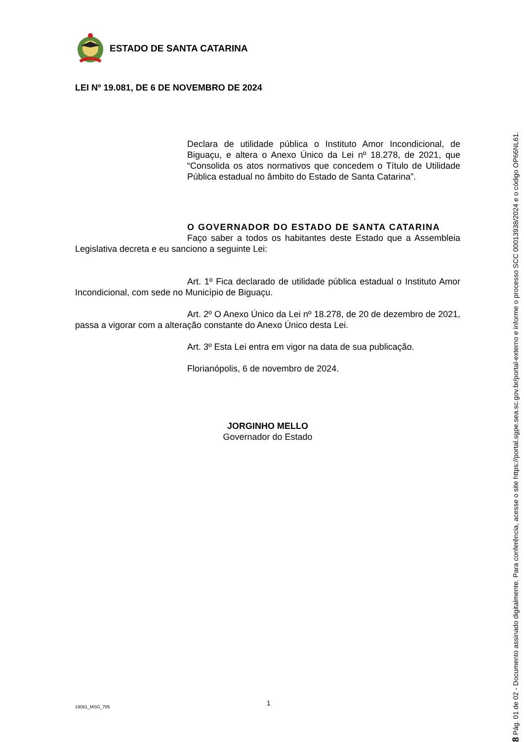ESTADO DE SANTA CATARINA
LEI Nº 19.081, DE 6 DE NOVEMBRO DE 2024
Declara de utilidade pública o Instituto Amor Incondicional, de Biguaçu, e altera o Anexo Único da Lei nº 18.278, de 2021, que “Consolida os atos normativos que concedem o Título de Utilidade Pública estadual no âmbito do Estado de Santa Catarina”.
O GOVERNADOR DO ESTADO DE SANTA CATARINA
Faço saber a todos os habitantes deste Estado que a Assembleia Legislativa decreta e eu sanciono a seguinte Lei:
Art. 1º Fica declarado de utilidade pública estadual o Instituto Amor Incondicional, com sede no Município de Biguaçu.
Art. 2º O Anexo Único da Lei nº 18.278, de 20 de dezembro de 2021, passa a vigorar com a alteração constante do Anexo Único desta Lei.
Art. 3º Esta Lei entra em vigor na data de sua publicação.
Florianópolis, 6 de novembro de 2024.
JORGINHO MELLO
Governador do Estado
19081_MSG_705 1
8 Pág. 01 de 02 - Documento assinado digitalmente. Para conferência, acesse o site https://portal.sgpe.sea.sc.gov.br/portal-externo e informe o processo SCC 00013938/2024 e o código OP66NL61.